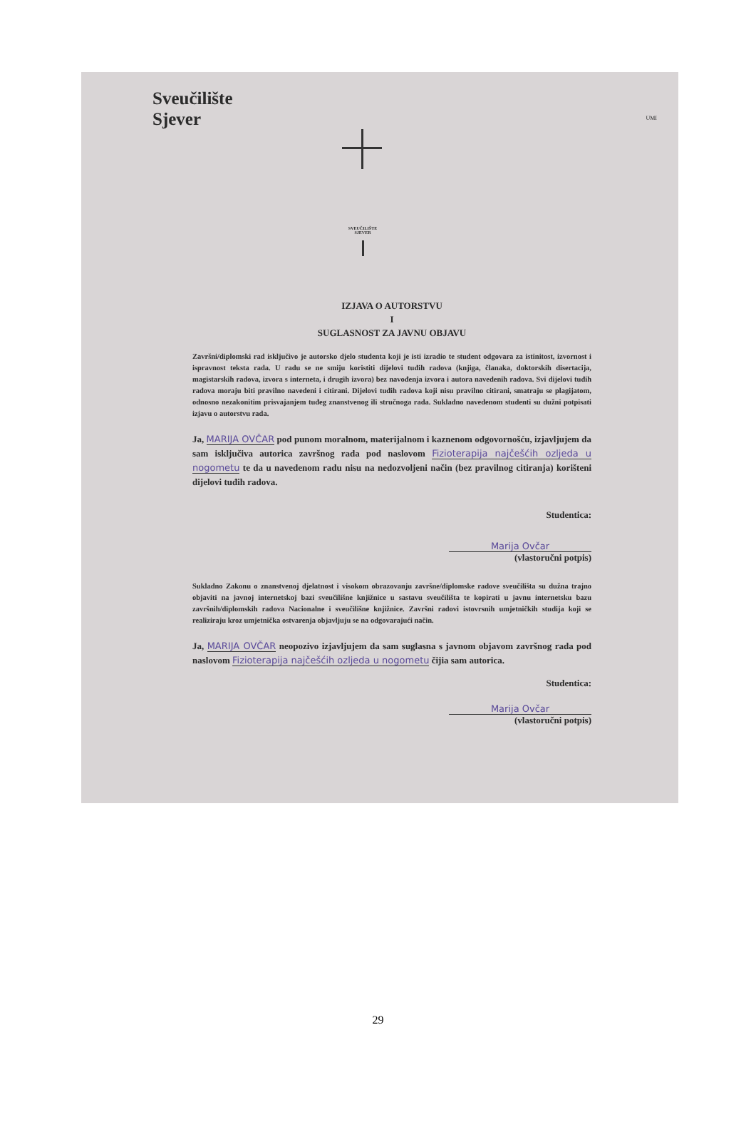Sveučilište
Sjever
UMI
SVEUČILIŠTE
SJEVER
IZJAVA O AUTORSTVU
I
SUGLASNOST ZA JAVNU OBJAVU
Završni/diplomski rad isključivo je autorsko djelo studenta koji je isti izradio te student odgovara za istinitost, izvornost i ispravnost teksta rada. U radu se ne smiju koristiti dijelovi tuđih radova (knjiga, članaka, doktorskih disertacija, magistarskih radova, izvora s interneta, i drugih izvora) bez navođenja izvora i autora navedenih radova. Svi dijelovi tuđih radova moraju biti pravilno navedeni i citirani. Dijelovi tuđih radova koji nisu pravilno citirani, smatraju se plagijatom, odnosno nezakonitim prisvajanjem tuđeg znanstvenog ili stručnoga rada. Sukladno navedenom studenti su dužni potpisati izjavu o autorstvu rada.
Ja, MARIJA OVČAR pod punom moralnom, materijalnom i kaznenom odgovornošću, izjavljujem da sam isključiva autorica završnog rada pod naslovom Fizioterapija najčešćih ozljeda u nogometu te da u navedenom radu nisu na nedozvoljeni način (bez pravilnog citiranja) korišteni dijelovi tuđih radova.
Studentica:
Marija Ovčar
(vlastoručni potpis)
Sukladno Zakonu o znanstvenoj djelatnost i visokom obrazovanju završne/diplomske radove sveučilišta su dužna trajno objaviti na javnoj internetskoj bazi sveučilišne knjižnice u sastavu sveučilišta te kopirati u javnu internetsku bazu završnih/diplomskih radova Nacionalne i sveučilišne knjižnice. Završni radovi istovrsnih umjetničkih studija koji se realiziraju kroz umjetnička ostvarenja objavljuju se na odgovarajući način.
Ja, MARIJA OVČAR neopozivo izjavljujem da sam suglasna s javnom objavom završnog rada pod naslovom Fizioterapija najčešćih ozljeda u nogometu čijia sam autorica.
Studentica:
Marija Ovčar
(vlastoručni potpis)
29